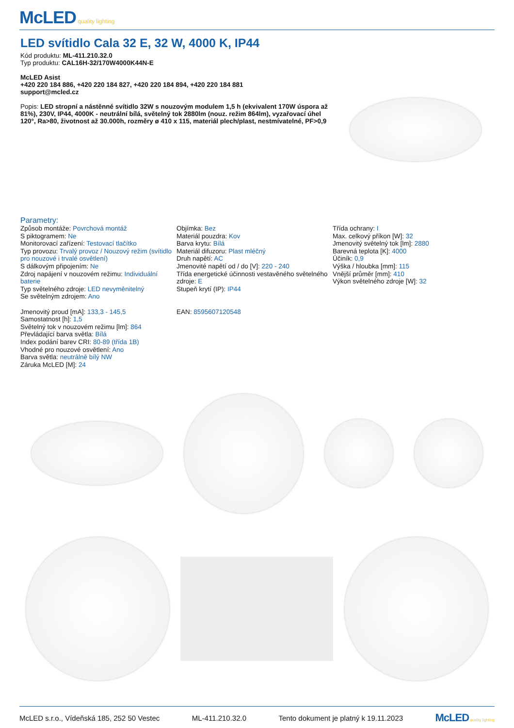McLED quality lighting
LED svítidlo Cala 32 E, 32 W, 4000 K, IP44
Kód produktu: ML-411.210.32.0
Typ produktu: CAL16H-32/170W4000K44N-E
McLED Asist
+420 220 184 886, +420 220 184 827, +420 220 184 894, +420 220 184 881
support@mcled.cz
Popis: LED stropní a nástěnné svítidlo 32W s nouzovým modulem 1,5 h (ekvivalent 170W úspora až 81%), 230V, IP44, 4000K - neutrální bílá, světelný tok 2880lm (nouz. režim 864lm), vyzařovací úhel 120°, Ra>80, životnost až 30.000h, rozměry ø 410 x 115, materiál plech/plast, nestmívatelné, PF>0,9
Parametry:
Způsob montáže: Povrchová montáž
S piktogramem: Ne
Monitorovací zařízení: Testovací tlačítko
Typ provozu: Trvalý provoz / Nouzový režim (svítidlo pro nouzové i trvalé osvětlení)
S dálkovým připojením: Ne
Zdroj napájení v nouzovém režimu: Individuální baterie
Typ světelného zdroje: LED nevyměnitelný
Se světelným zdrojem: Ano
Jmenovitý proud [mA]: 133,3 - 145,5
Samostatnost [h]: 1,5
Světelný tok v nouzovém režimu [lm]: 864
Převládající barva světla: Bílá
Index podání barev CRI: 80-89 (třída 1B)
Vhodné pro nouzové osvětlení: Ano
Barva světla: neutrálně bílý NW
Záruka McLED [M]: 24
Objímka: Bez
Materiál pouzdra: Kov
Barva krytu: Bílá
Materiál difuzoru: Plast mléčný
Druh napětí: AC
Jmenovité napětí od / do [V]: 220 - 240
Třída energetické účinnosti vestavěného světelného zdroje: E
Stupeň krytí (IP): IP44
EAN: 8595607120548
Třída ochrany: I
Max. celkový příkon [W]: 32
Jmenovitý světelný tok [lm]: 2880
Barevná teplota [K]: 4000
Účiník: 0,9
Výška / hloubka [mm]: 115
Vnější průměr [mm]: 410
Výkon světelného zdroje [W]: 32
McLED s.r.o., Vídeňská 185, 252 50 Vestec ML-411.210.32.0 Tento dokument je platný k 19.11.2023 McLED quality lighting